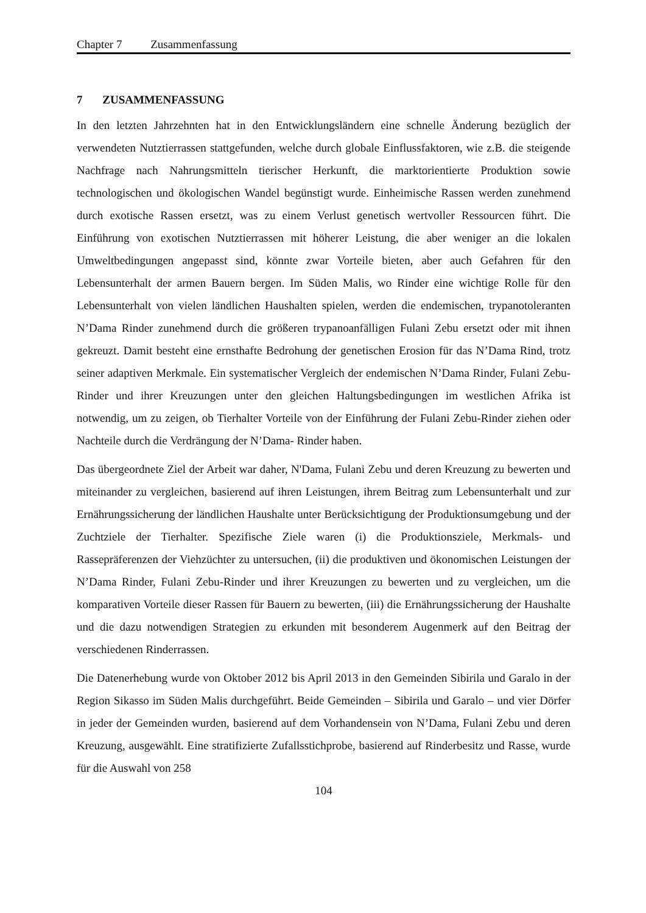Chapter 7 Zusammenfassung
7 ZUSAMMENFASSUNG
In den letzten Jahrzehnten hat in den Entwicklungsländern eine schnelle Änderung bezüglich der verwendeten Nutztierrassen stattgefunden, welche durch globale Einflussfaktoren, wie z.B. die steigende Nachfrage nach Nahrungsmitteln tierischer Herkunft, die marktorientierte Produktion sowie technologischen und ökologischen Wandel begünstigt wurde. Einheimische Rassen werden zunehmend durch exotische Rassen ersetzt, was zu einem Verlust genetisch wertvoller Ressourcen führt. Die Einführung von exotischen Nutztierrassen mit höherer Leistung, die aber weniger an die lokalen Umweltbedingungen angepasst sind, könnte zwar Vorteile bieten, aber auch Gefahren für den Lebensunterhalt der armen Bauern bergen. Im Süden Malis, wo Rinder eine wichtige Rolle für den Lebensunterhalt von vielen ländlichen Haushalten spielen, werden die endemischen, trypanotoleranten N’Dama Rinder zunehmend durch die größeren trypanoanfälligen Fulani Zebu ersetzt oder mit ihnen gekreuzt. Damit besteht eine ernsthafte Bedrohung der genetischen Erosion für das N’Dama Rind, trotz seiner adaptiven Merkmale. Ein systematischer Vergleich der endemischen N’Dama Rinder, Fulani Zebu-Rinder und ihrer Kreuzungen unter den gleichen Haltungsbedingungen im westlichen Afrika ist notwendig, um zu zeigen, ob Tierhalter Vorteile von der Einführung der Fulani Zebu-Rinder ziehen oder Nachteile durch die Verdrängung der N’Dama- Rinder haben.
Das übergeordnete Ziel der Arbeit war daher, N'Dama, Fulani Zebu und deren Kreuzung zu bewerten und miteinander zu vergleichen, basierend auf ihren Leistungen, ihrem Beitrag zum Lebensunterhalt und zur Ernährungssicherung der ländlichen Haushalte unter Berücksichtigung der Produktionsumgebung und der Zuchtziele der Tierhalter. Spezifische Ziele waren (i) die Produktionsziele, Merkmals- und Rassepräferenzen der Viehzüchter zu untersuchen, (ii) die produktiven und ökonomischen Leistungen der N’Dama Rinder, Fulani Zebu-Rinder und ihrer Kreuzungen zu bewerten und zu vergleichen, um die komparativen Vorteile dieser Rassen für Bauern zu bewerten, (iii) die Ernährungssicherung der Haushalte und die dazu notwendigen Strategien zu erkunden mit besonderem Augenmerk auf den Beitrag der verschiedenen Rinderrassen.
Die Datenerhebung wurde von Oktober 2012 bis April 2013 in den Gemeinden Sibirila und Garalo in der Region Sikasso im Süden Malis durchgeführt. Beide Gemeinden – Sibirila und Garalo – und vier Dörfer in jeder der Gemeinden wurden, basierend auf dem Vorhandensein von N’Dama, Fulani Zebu und deren Kreuzung, ausgewählt. Eine stratifizierte Zufallsstichprobe, basierend auf Rinderbesitz und Rasse, wurde für die Auswahl von 258
104